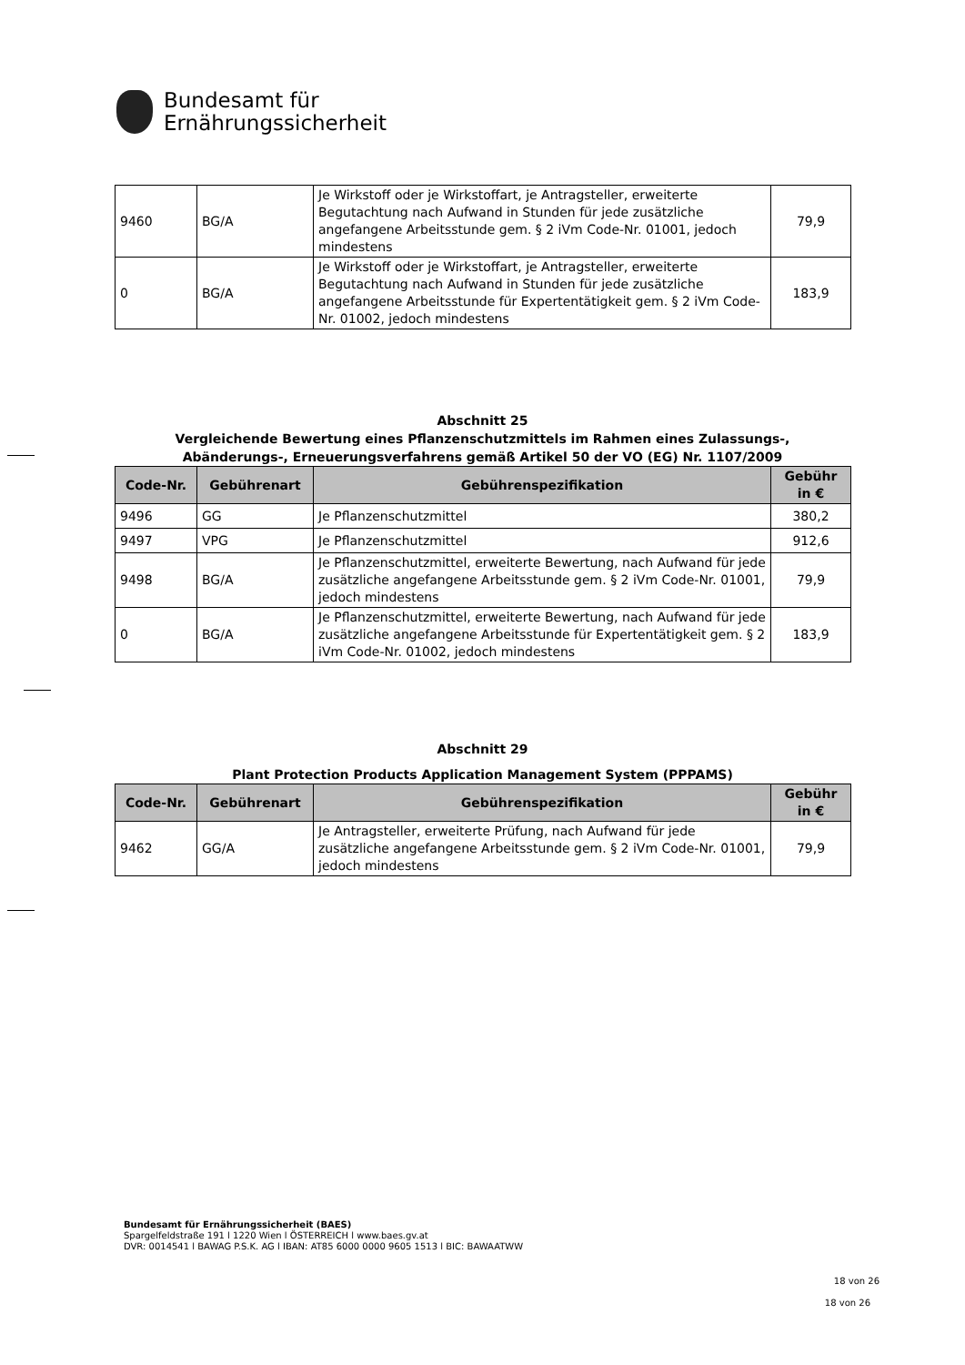Bundesamt für
Ernährungssicherheit
| 9460 | BG/A | Je Wirkstoff oder je Wirkstoffart, je Antragsteller, erweiterte Begutachtung nach Aufwand in Stunden für jede zusätzliche angefangene Arbeitsstunde gem. § 2 iVm Code-Nr. 01001, jedoch mindestens | 79,9 |
| 0 | BG/A | Je Wirkstoff oder je Wirkstoffart, je Antragsteller, erweiterte Begutachtung nach Aufwand in Stunden für jede zusätzliche angefangene Arbeitsstunde für Expertentätigkeit gem. § 2 iVm Code-Nr. 01002, jedoch mindestens | 183,9 |
Abschnitt 25
Vergleichende Bewertung eines Pflanzenschutzmittels im Rahmen eines Zulassungs-,
Abänderungs-, Erneuerungsverfahrens gemäß Artikel 50 der VO (EG) Nr. 1107/2009
| Code-Nr. | Gebührenart | Gebührenspezifikation | Gebühr in € |
| --- | --- | --- | --- |
| 9496 | GG | Je Pflanzenschutzmittel | 380,2 |
| 9497 | VPG | Je Pflanzenschutzmittel | 912,6 |
| 9498 | BG/A | Je Pflanzenschutzmittel, erweiterte Bewertung, nach Aufwand für jede zusätzliche angefangene Arbeitsstunde gem. § 2 iVm Code-Nr. 01001, jedoch mindestens | 79,9 |
| 0 | BG/A | Je Pflanzenschutzmittel, erweiterte Bewertung, nach Aufwand für jede zusätzliche angefangene Arbeitsstunde für Expertentätigkeit gem. § 2 iVm Code-Nr. 01002, jedoch mindestens | 183,9 |
Abschnitt 29
Plant Protection Products Application Management System (PPPAMS)
| Code-Nr. | Gebührenart | Gebührenspezifikation | Gebühr in € |
| --- | --- | --- | --- |
| 9462 | GG/A | Je Antragsteller, erweiterte Prüfung, nach Aufwand für jede zusätzliche angefangene Arbeitsstunde gem. § 2 iVm Code-Nr. 01001, jedoch mindestens | 79,9 |
Bundesamt für Ernährungssicherheit (BAES)
Spargelfeldstraße 191 l 1220 Wien l ÖSTERREICH l www.baes.gv.at
DVR: 0014541 l BAWAG P.S.K. AG l IBAN: AT85 6000 0000 9605 1513 l BIC: BAWAATWW
18 von 26
18 von 26